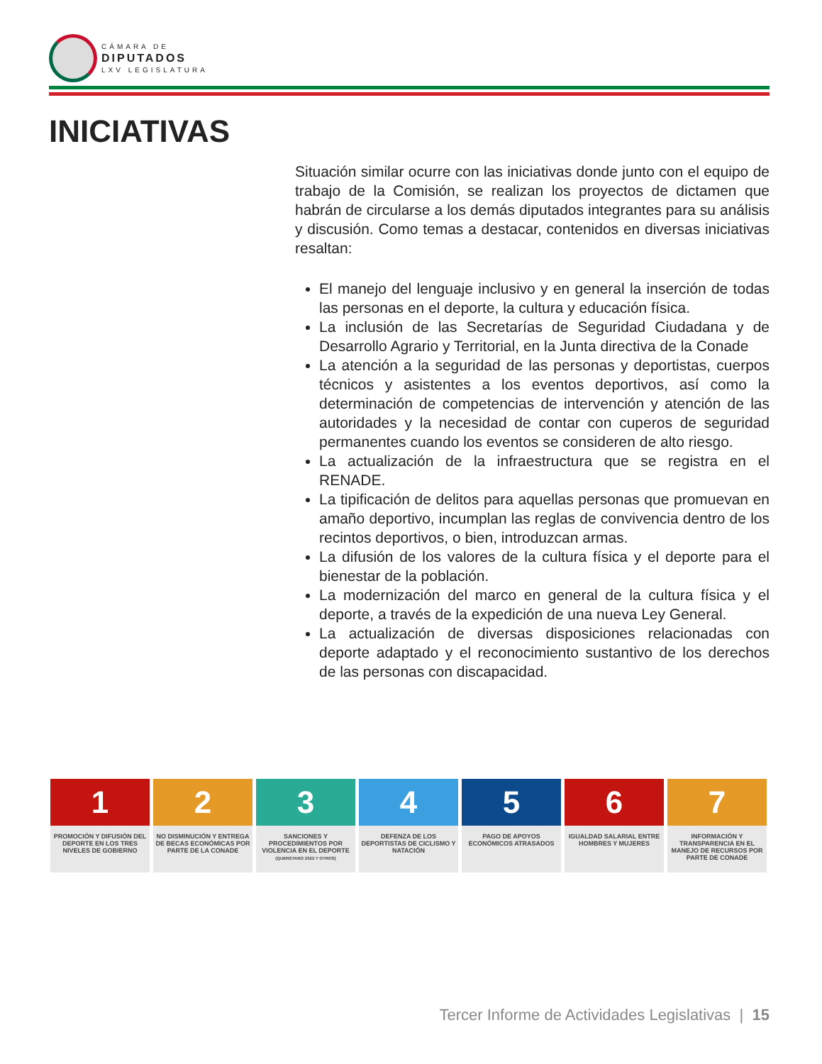CÁMARA DE
DIPUTADOS
LXV LEGISLATURA
INICIATIVAS
Situación similar ocurre con las iniciativas donde junto con el equipo de trabajo de la Comisión, se realizan los proyectos de dictamen que habrán de circularse a los demás diputados integrantes para su análisis y discusión. Como temas a destacar, contenidos en diversas iniciativas resaltan:
El manejo del lenguaje inclusivo y en general la inserción de todas las personas en el deporte, la cultura y educación física.
La inclusión de las Secretarías de Seguridad Ciudadana y de Desarrollo Agrario y Territorial, en la Junta directiva de la Conade
La atención a la seguridad de las personas y deportistas, cuerpos técnicos y asistentes a los eventos deportivos, así como la determinación de competencias de intervención y atención de las autoridades y la necesidad de contar con cuperos de seguridad permanentes cuando los eventos se consideren de alto riesgo.
La actualización de la infraestructura que se registra en el RENADE.
La tipificación de delitos para aquellas personas que promuevan en amaño deportivo, incumplan las reglas de convivencia dentro de los recintos deportivos, o bien, introduzcan armas.
La difusión de los valores de la cultura física y el deporte para el bienestar de la población.
La modernización del marco en general de la cultura física y el deporte, a través de la expedición de una nueva Ley General.
La actualización de diversas disposiciones relacionadas con deporte adaptado y el reconocimiento sustantivo de los derechos de las personas con discapacidad.
1
PROMOCIÓN Y DIFUSIÓN DEL DEPORTE EN LOS TRES NIVELES DE GOBIERNO
2
NO DISMINUCIÓN Y ENTREGA DE BECAS ECONÓMICAS POR PARTE DE LA CONADE
3
SANCIONES Y PROCEDIMIENTOS POR VIOLENCIA EN EL DEPORTE
(QUERÉTARO 2022 Y OTROS)
4
DEFENZA DE LOS DEPORTISTAS DE CICLISMO Y NATACIÓN
5
PAGO DE APOYOS ECONÓMICOS ATRASADOS
6
IGUALDAD SALARIAL ENTRE HOMBRES Y MUJERES
7
INFORMACIÓN Y TRANSPARENCIA EN EL MANEJO DE RECURSOS POR PARTE DE CONADE
Tercer Informe de Actividades Legislativas | 15